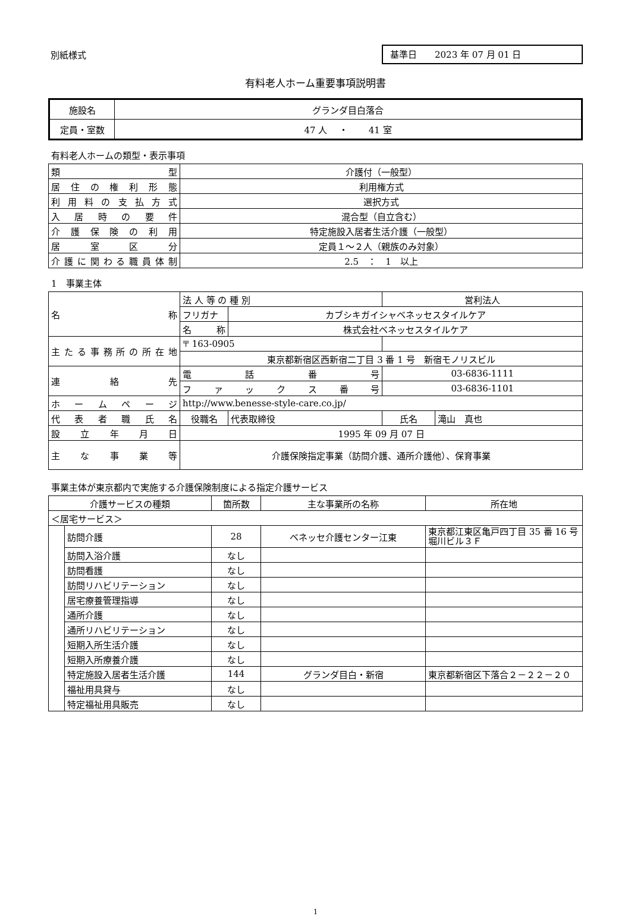別紙様式
基準日　　2023 年 07 月 01 日
有料老人ホーム重要事項説明書
| 施設名 | グランダ目白落合 |
| 定員・室数 | 47 人 ・ 41 室 |
有料老人ホームの類型・表示事項
| 類 型 | 介護付（一般型） |
| 居住の権利形態 | 利用権方式 |
| 利用料の支払方式 | 選択方式 |
| 入居時の要件 | 混合型（自立含む） |
| 介護保険の利用 | 特定施設入居者生活介護（一般型） |
| 居室区分 | 定員１～２人（親族のみ対象） |
| 介護に関わる職員体制 | 2.5 ： 1 以上 |
1　事業主体
| 名 称 | 法 人 等 の 種 別 | | 営利法人 | | |
| | フリガナ | カブシキガイシャベネッセスタイルケア | | | |
| | 名 称 | 株式会社ベネッセスタイルケア | | | |
| 主たる事務所の所在地 | 〒 163-0905 | | | | |
| | 東京都新宿区西新宿二丁目 3 番 1 号 新宿モノリスビル | | | | |
| 連 絡 先 | 電話番号 | | 03-6836-1111 | | |
| | ファックス番号 | | 03-6836-1101 | | |
| ホームページ | http://www.benesse-style-care.co.jp/ | | | | |
| 代表者職氏名 | 役職名 | 代表取締役 | | 氏名 | 滝山 真也 |
| 設立年月日 | 1995 年 09 月 07 日 | | | | |
| 主な事業等 | 介護保険指定事業（訪問介護、通所介護他）、保育事業 | | | | |
事業主体が東京都内で実施する介護保険制度による指定介護サービス
| 介護サービスの種類 | | 箇所数 | 主な事業所の名称 | 所在地 |
| ＜居宅サービス＞ | | | | |
| | 訪問介護 | 28 | ベネッセ介護センター江東 | 東京都江東区亀戸四丁目 35 番 16 号 堀川ビル３Ｆ |
| | 訪問入浴介護 | なし | | |
| | 訪問看護 | なし | | |
| | 訪問リハビリテーション | なし | | |
| | 居宅療養管理指導 | なし | | |
| | 通所介護 | なし | | |
| | 通所リハビリテーション | なし | | |
| | 短期入所生活介護 | なし | | |
| | 短期入所療養介護 | なし | | |
| | 特定施設入居者生活介護 | 144 | グランダ目白・新宿 | 東京都新宿区下落合２－２２－２０ |
| | 福祉用具貸与 | なし | | |
| | 特定福祉用具販売 | なし | | |
1